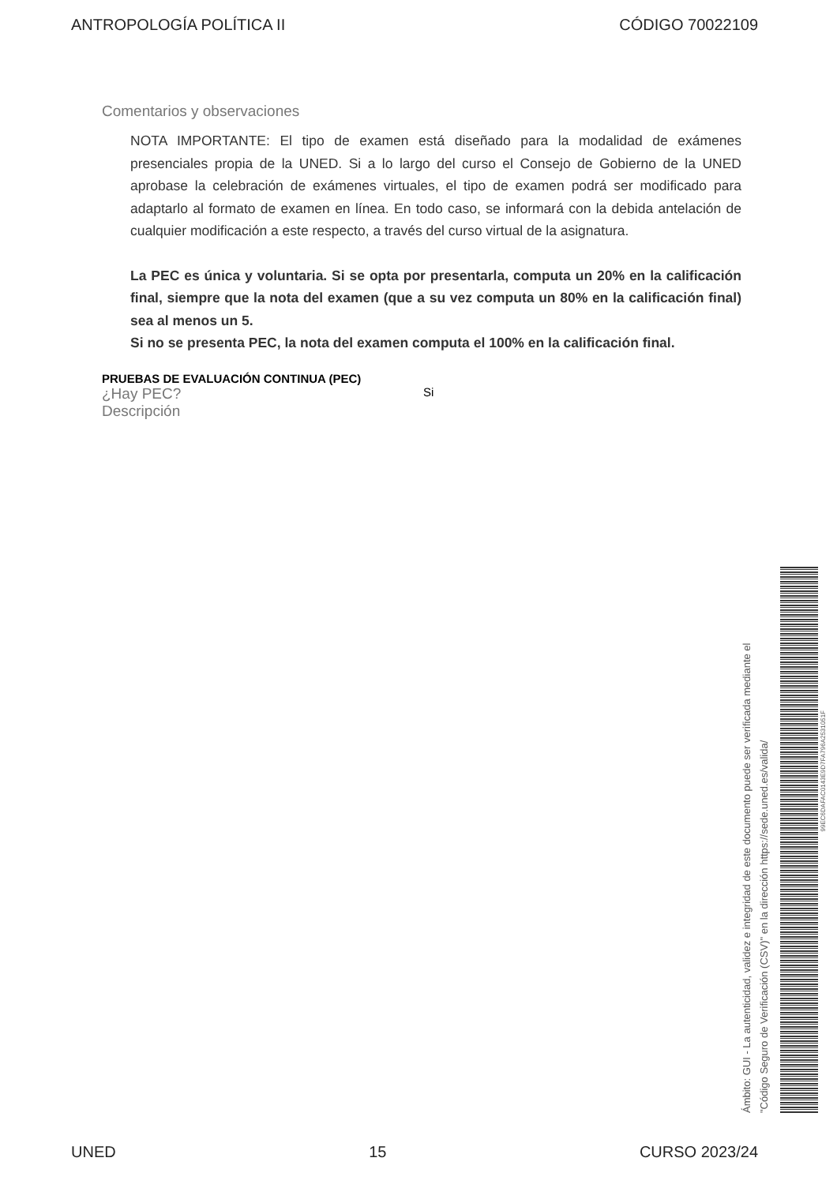ANTROPOLOGÍA POLÍTICA II CÓDIGO 70022109
Comentarios y observaciones
NOTA IMPORTANTE: El tipo de examen está diseñado para la modalidad de exámenes presenciales propia de la UNED. Si a lo largo del curso el Consejo de Gobierno de la UNED aprobase la celebración de exámenes virtuales, el tipo de examen podrá ser modificado para adaptarlo al formato de examen en línea. En todo caso, se informará con la debida antelación de cualquier modificación a este respecto, a través del curso virtual de la asignatura.
La PEC es única y voluntaria. Si se opta por presentarla, computa un 20% en la calificación final, siempre que la nota del examen (que a su vez computa un 80% en la calificación final) sea al menos un 5.
Si no se presenta PEC, la nota del examen computa el 100% en la calificación final.
PRUEBAS DE EVALUACIÓN CONTINUA (PEC)
¿Hay PEC? Si
Descripción
Ámbito: GUI - La autenticidad, validez e integridad de este documento puede ser verificada mediante el
"Código Seguro de Verificación (CSV)" en la dirección https://sede.uned.es/valida/
99EC6DAFAC0143E9D7FA796A2531051F
UNED 15 CURSO 2023/24